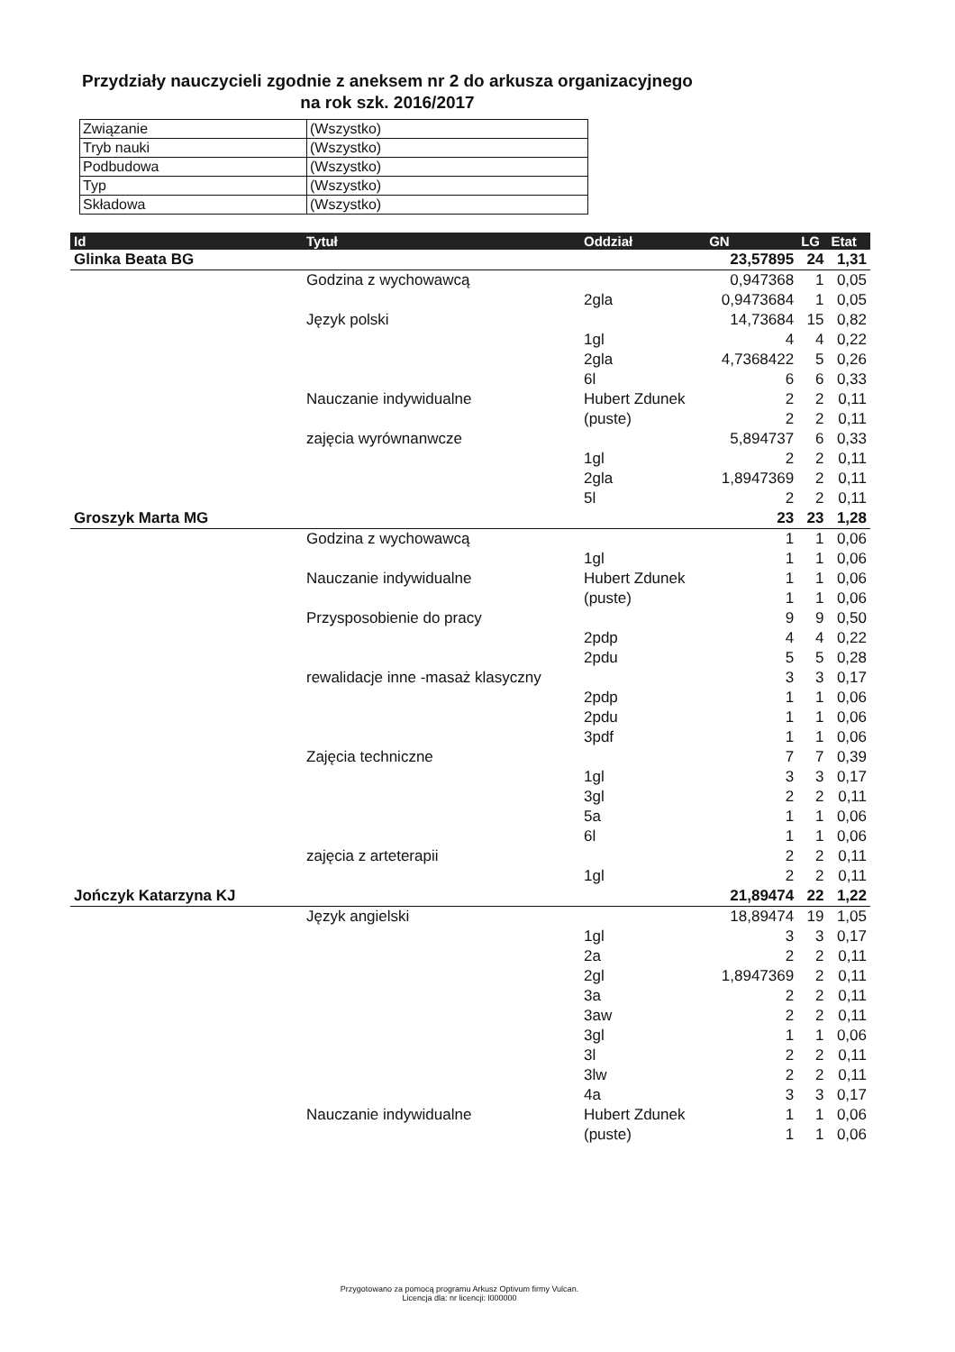Przydziały nauczycieli zgodnie z aneksem nr 2 do arkusza organizacyjnego
na rok szk. 2016/2017
| Związanie | (Wszystko) |
| Tryb nauki | (Wszystko) |
| Podbudowa | (Wszystko) |
| Typ | (Wszystko) |
| Składowa | (Wszystko) |
| Id | Tytuł | Oddział | GN | LG | Etat |
| --- | --- | --- | --- | --- | --- |
| Glinka Beata BG | | | 23,57895 | 24 | 1,31 |
| | Godzina z wychowawcą | | 0,947368 | 1 | 0,05 |
| | | 2gla | 0,9473684 | 1 | 0,05 |
| | Język polski | | 14,73684 | 15 | 0,82 |
| | | 1gl | 4 | 4 | 0,22 |
| | | 2gla | 4,7368422 | 5 | 0,26 |
| | | 6l | 6 | 6 | 0,33 |
| | Nauczanie indywidualne | Hubert Zdunek | 2 | 2 | 0,11 |
| | | (puste) | 2 | 2 | 0,11 |
| | zajęcia wyrównanwcze | | 5,894737 | 6 | 0,33 |
| | | 1gl | 2 | 2 | 0,11 |
| | | 2gla | 1,8947369 | 2 | 0,11 |
| | | 5l | 2 | 2 | 0,11 |
| Groszyk Marta MG | | | 23 | 23 | 1,28 |
| | Godzina z wychowawcą | | 1 | 1 | 0,06 |
| | | 1gl | 1 | 1 | 0,06 |
| | Nauczanie indywidualne | Hubert Zdunek | 1 | 1 | 0,06 |
| | | (puste) | 1 | 1 | 0,06 |
| | Przysposobienie do pracy | | 9 | 9 | 0,50 |
| | | 2pdp | 4 | 4 | 0,22 |
| | | 2pdu | 5 | 5 | 0,28 |
| | rewalidacje inne -masaż klasyczny | | 3 | 3 | 0,17 |
| | | 2pdp | 1 | 1 | 0,06 |
| | | 2pdu | 1 | 1 | 0,06 |
| | | 3pdf | 1 | 1 | 0,06 |
| | Zajęcia techniczne | | 7 | 7 | 0,39 |
| | | 1gl | 3 | 3 | 0,17 |
| | | 3gl | 2 | 2 | 0,11 |
| | | 5a | 1 | 1 | 0,06 |
| | | 6l | 1 | 1 | 0,06 |
| | zajęcia z arteterapii | | 2 | 2 | 0,11 |
| | | 1gl | 2 | 2 | 0,11 |
| Jończyk Katarzyna KJ | | | 21,89474 | 22 | 1,22 |
| | Język angielski | | 18,89474 | 19 | 1,05 |
| | | 1gl | 3 | 3 | 0,17 |
| | | 2a | 2 | 2 | 0,11 |
| | | 2gl | 1,8947369 | 2 | 0,11 |
| | | 3a | 2 | 2 | 0,11 |
| | | 3aw | 2 | 2 | 0,11 |
| | | 3gl | 1 | 1 | 0,06 |
| | | 3l | 2 | 2 | 0,11 |
| | | 3lw | 2 | 2 | 0,11 |
| | | 4a | 3 | 3 | 0,17 |
| | Nauczanie indywidualne | Hubert Zdunek | 1 | 1 | 0,06 |
| | | (puste) | 1 | 1 | 0,06 |
Przygotowano za pomocą programu Arkusz Optivum firmy Vulcan.
Licencja dla: nr licencji: l000000